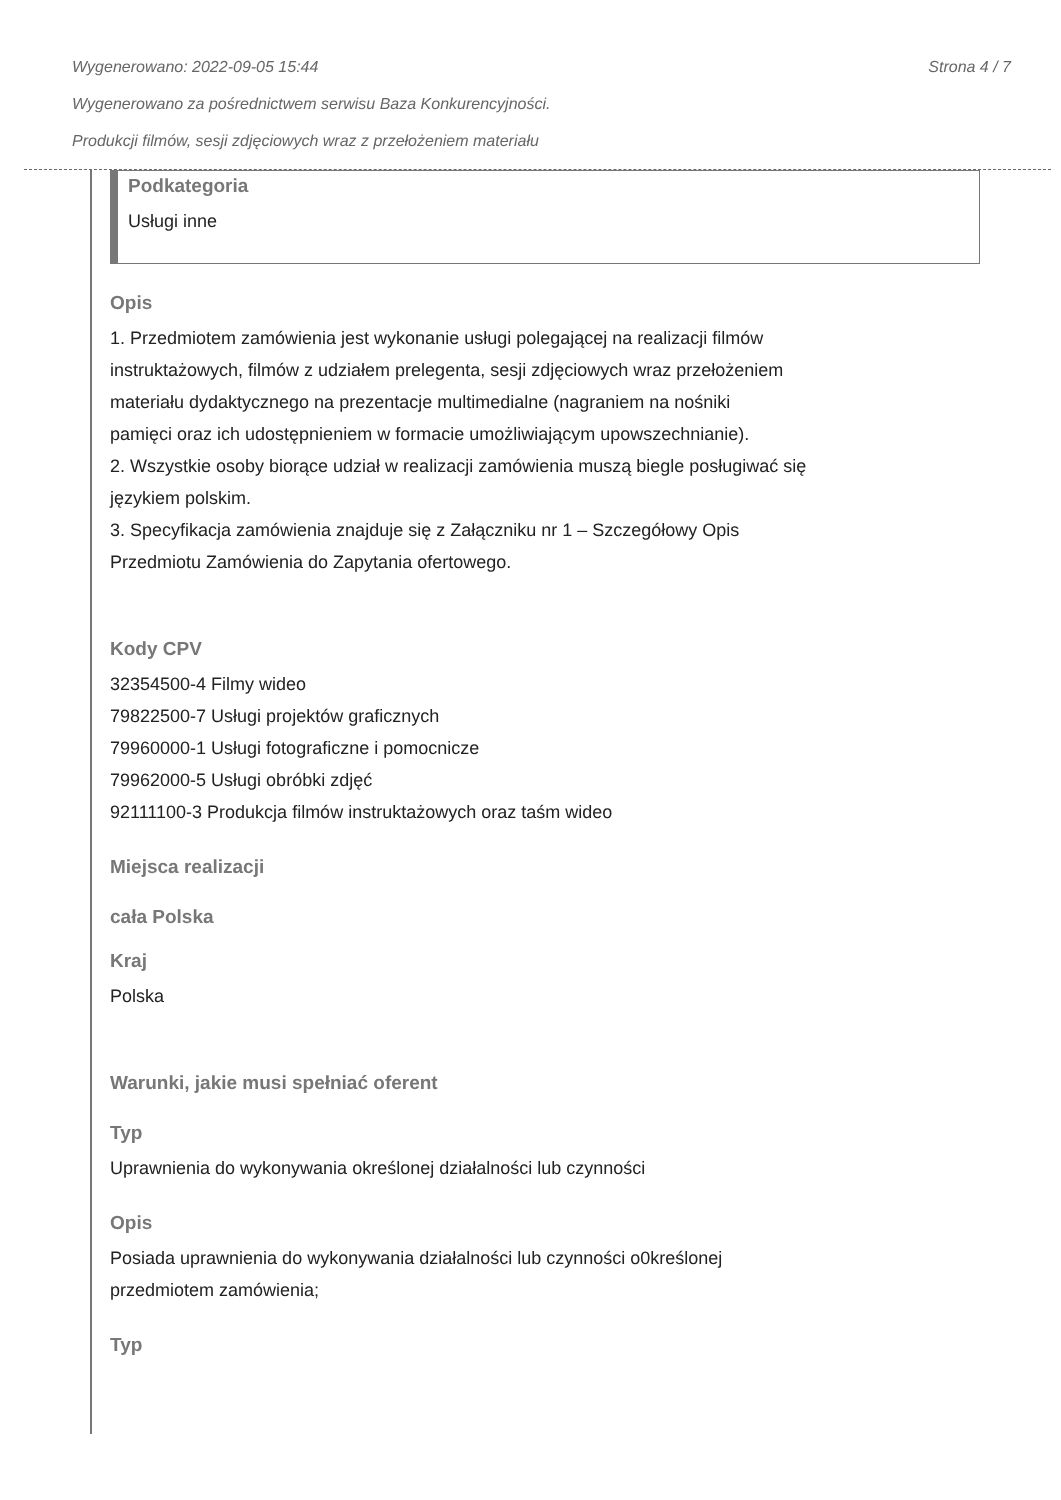Wygenerowano: 2022-09-05 15:44 Strona 4 / 7
Wygenerowano za pośrednictwem serwisu Baza Konkurencyjności.
Produkcji filmów, sesji zdjęciowych wraz z przełożeniem materiału
Podkategoria
Usługi inne
Opis
1. Przedmiotem zamówienia jest wykonanie usługi polegającej na realizacji filmów
instruktażowych, filmów z udziałem prelegenta, sesji zdjęciowych wraz przełożeniem
materiału dydaktycznego na prezentacje multimedialne (nagraniem na nośniki
pamięci oraz ich udostępnieniem w formacie umożliwiającym upowszechnianie).
2. Wszystkie osoby biorące udział w realizacji zamówienia muszą biegle posługiwać się
językiem polskim.
3. Specyfikacja zamówienia znajduje się z Załączniku nr 1 – Szczegółowy Opis
Przedmiotu Zamówienia do Zapytania ofertowego.
Kody CPV
32354500-4 Filmy wideo
79822500-7 Usługi projektów graficznych
79960000-1 Usługi fotograficzne i pomocnicze
79962000-5 Usługi obróbki zdjęć
92111100-3 Produkcja filmów instruktażowych oraz taśm wideo
Miejsca realizacji
cała Polska
Kraj
Polska
Warunki, jakie musi spełniać oferent
Typ
Uprawnienia do wykonywania określonej działalności lub czynności
Opis
Posiada uprawnienia do wykonywania działalności lub czynności o0kreślonej
przedmiotem zamówienia;
Typ